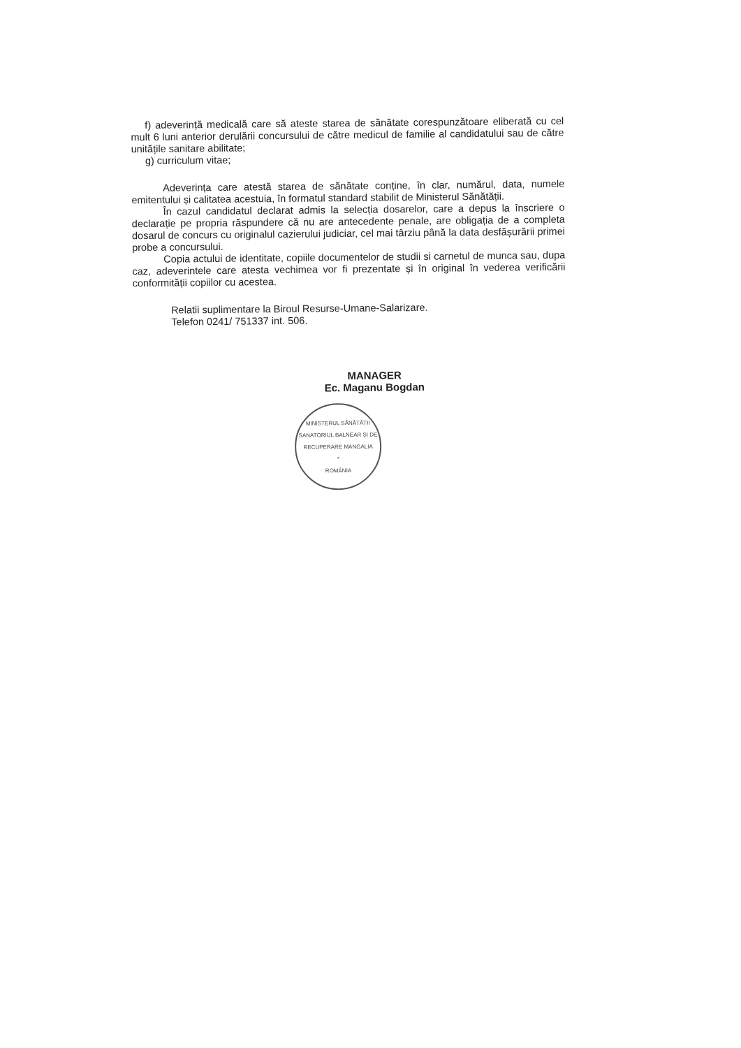f) adeverință medicală care să ateste starea de sănătate corespunzătoare eliberată cu cel mult 6 luni anterior derulării concursului de către medicul de familie al candidatului sau de către unitățile sanitare abilitate;
g) curriculum vitae;
Adeverința care atestă starea de sănătate conține, în clar, numărul, data, numele emitentului și calitatea acestuia, în formatul standard stabilit de Ministerul Sănătății.
În cazul candidatul declarat admis la selecția dosarelor, care a depus la înscriere o declarație pe propria răspundere că nu are antecedente penale, are obligația de a completa dosarul de concurs cu originalul cazierului judiciar, cel mai târziu până la data desfășurării primei probe a concursului.
Copia actului de identitate, copiile documentelor de studii si carnetul de munca sau, dupa caz, adeverintele care atesta vechimea vor fi prezentate și în original în vederea verificării conformității copiilor cu acestea.
Relatii suplimentare la Biroul Resurse-Umane-Salarizare.
Telefon 0241/ 751337 int. 506.
MANAGER
Ec. Maganu Bogdan
MINISTERUL SĂNĂTĂȚII
SANATORIUL BALNEAR ȘI DE RECUPERARE MANGALIA
*
ROMÂNIA